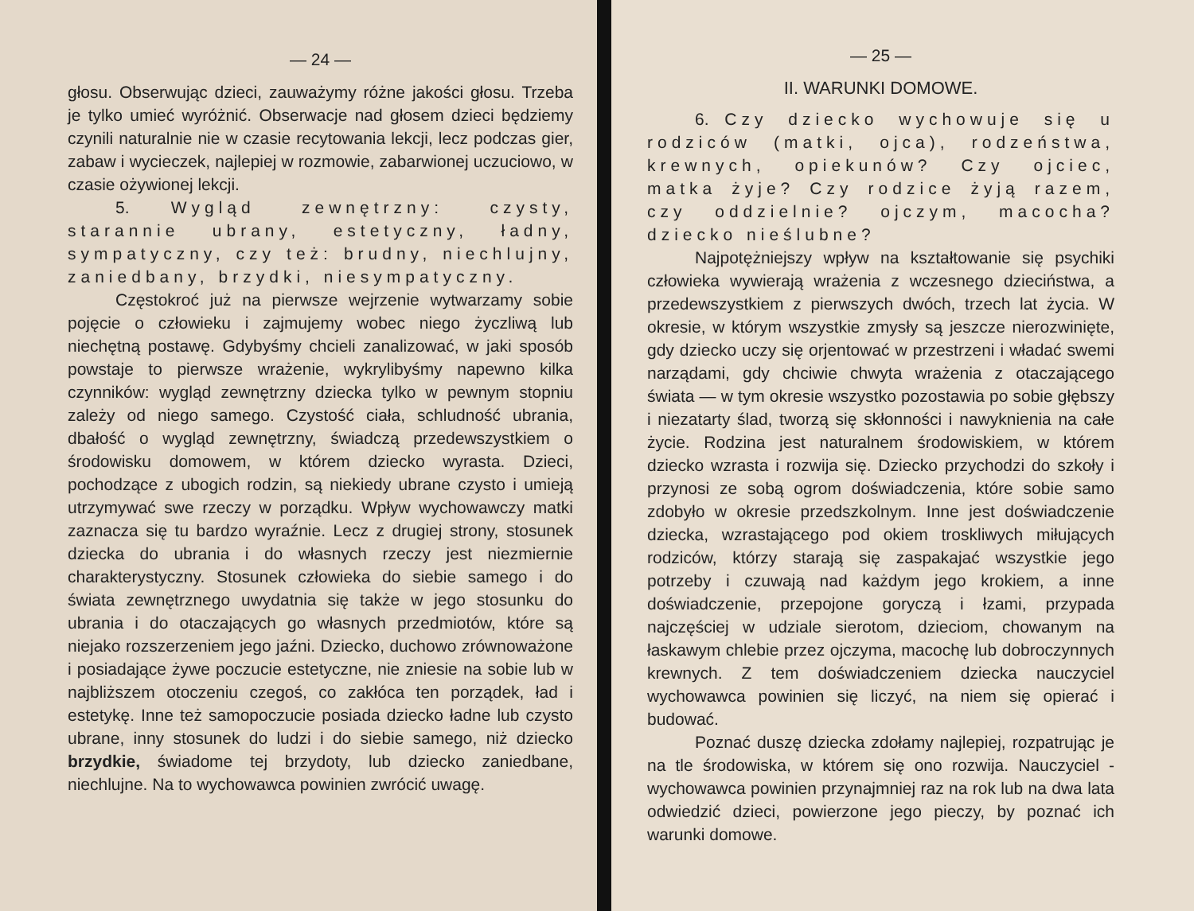— 24 —
głosu. Obserwując dzieci, zauważymy różne jakości głosu. Trzeba je tylko umieć wyróżnić. Obserwacje nad głosem dzieci będziemy czynili naturalnie nie w czasie recytowania lekcji, lecz podczas gier, zabaw i wycieczek, najlepiej w rozmowie, zabarwionej uczuciowo, w czasie ożywionej lekcji.
5. Wygląd zewnętrzny: czysty, starannie ubrany, estetyczny, ładny, sympatyczny, czy też: brudny, niechlujny, zaniedbany, brzydki, niesympatyczny.
Częstokroć już na pierwsze wejrzenie wytwarzamy sobie pojęcie o człowieku i zajmujemy wobec niego życzliwą lub niechętną postawę. Gdybyśmy chcieli zanalizować, w jaki sposób powstaje to pierwsze wrażenie, wykrylibyśmy napewno kilka czynników: wygląd zewnętrzny dziecka tylko w pewnym stopniu zależy od niego samego. Czystość ciała, schludność ubrania, dbałość o wygląd zewnętrzny, świadczą przedewszystkiem o środowisku domowem, w którem dziecko wyrasta. Dzieci, pochodzące z ubogich rodzin, są niekiedy ubrane czysto i umieją utrzymywać swe rzeczy w porządku. Wpływ wychowawczy matki zaznacza się tu bardzo wyraźnie. Lecz z drugiej strony, stosunek dziecka do ubrania i do własnych rzeczy jest niezmiernie charakterystyczny. Stosunek człowieka do siebie samego i do świata zewnętrznego uwydatnia się także w jego stosunku do ubrania i do otaczających go własnych przedmiotów, które są niejako rozszerzeniem jego jaźni. Dziecko, duchowo zrównoważone i posiadające żywe poczucie estetyczne, nie zniesie na sobie lub w najbliższem otoczeniu czegoś, co zakłóca ten porządek, ład i estetykę. Inne też samopoczucie posiada dziecko ładne lub czysto ubrane, inny stosunek do ludzi i do siebie samego, niż dziecko brzydkie, świadome tej brzydoty, lub dziecko zaniedbane, niechlujne. Na to wychowawca powinien zwrócić uwagę.
— 25 —
II. WARUNKI DOMOWE.
6. Czy dziecko wychowuje się u rodziców (matki, ojca), rodzeństwa, krewnych, opiekunów? Czy ojciec, matka żyje? Czy rodzice żyją razem, czy oddzielnie? ojczym, macocha? dziecko nieślubne?
Najpotężniejszy wpływ na kształtowanie się psychiki człowieka wywierają wrażenia z wczesnego dzieciństwa, a przedewszystkiem z pierwszych dwóch, trzech lat życia. W okresie, w którym wszystkie zmysły są jeszcze nierozwinięte, gdy dziecko uczy się orjentować w przestrzeni i władać swemi narządami, gdy chciwie chwyta wrażenia z otaczającego świata — w tym okresie wszystko pozostawia po sobie głębszy i niezatarty ślad, tworzą się skłonności i nawyknienia na całe życie. Rodzina jest naturalnem środowiskiem, w którem dziecko wzrasta i rozwija się. Dziecko przychodzi do szkoły i przynosi ze sobą ogrom doświadczenia, które sobie samo zdobyło w okresie przedszkolnym. Inne jest doświadczenie dziecka, wzrastającego pod okiem troskliwych miłujących rodziców, którzy starają się zaspakajać wszystkie jego potrzeby i czuwają nad każdym jego krokiem, a inne doświadczenie, przepojone goryczą i łzami, przypada najczęściej w udziale sierotom, dzieciom, chowanym na łaskawym chlebie przez ojczyma, macochę lub dobroczynnych krewnych. Z tem doświadczeniem dziecka nauczyciel wychowawca powinien się liczyć, na niem się opierać i budować.
Poznać duszę dziecka zdołamy najlepiej, rozpatrując je na tle środowiska, w którem się ono rozwija. Nauczyciel - wychowawca powinien przynajmniej raz na rok lub na dwa lata odwiedzić dzieci, powierzone jego pieczy, by poznać ich warunki domowe.